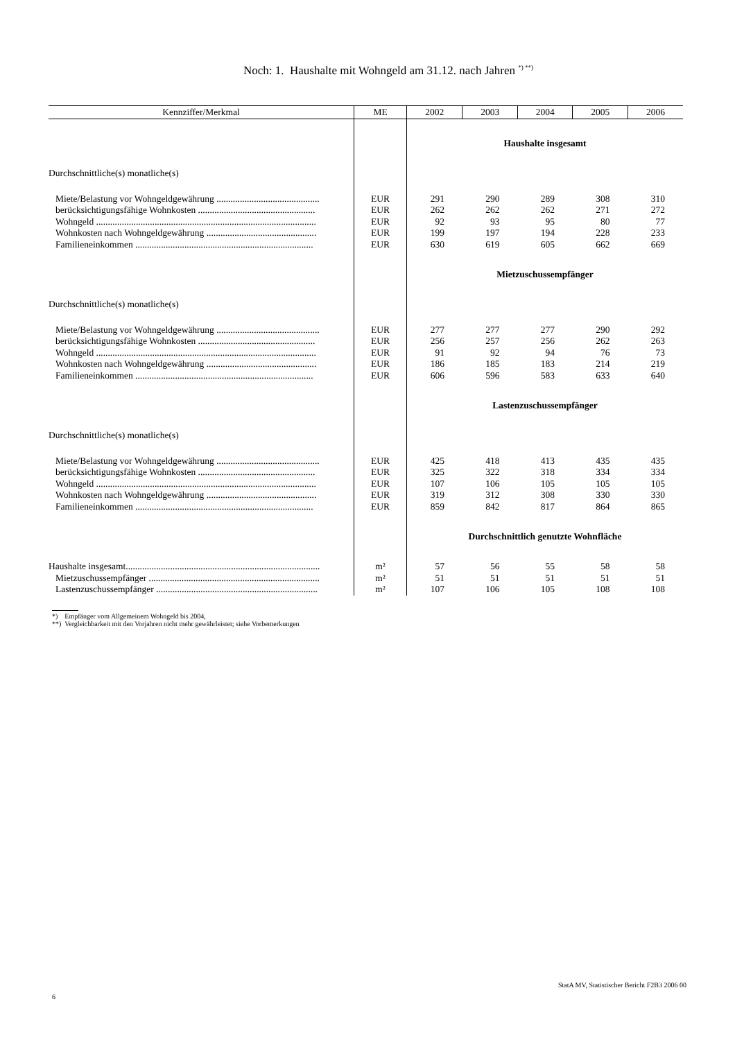Noch: 1. Haushalte mit Wohngeld am 31.12. nach Jahren <sup>*) **)</sup>
| Kennziffer/Merkmal | ME | 2002 | 2003 | 2004 | 2005 | 2006 |
| --- | --- | --- | --- | --- | --- | --- |
| | | Haushalte insgesamt | | | | |
| Durchschnittliche(s) monatliche(s) | | | | | | |
| Miete/Belastung vor Wohngeldgewährung ............................................ | EUR | 291 | 290 | 289 | 308 | 310 |
| berücksichtigungsfähige Wohnkosten .................................................. | EUR | 262 | 262 | 262 | 271 | 272 |
| Wohngeld .............................................................................................. | EUR | 92 | 93 | 95 | 80 | 77 |
| Wohnkosten nach Wohngeldgewährung ............................................... | EUR | 199 | 197 | 194 | 228 | 233 |
| Familieneinkommen ............................................................................ | EUR | 630 | 619 | 605 | 662 | 669 |
| | | Mietzuschussempfänger | | | | |
| Durchschnittliche(s) monatliche(s) | | | | | | |
| Miete/Belastung vor Wohngeldgewährung ............................................ | EUR | 277 | 277 | 277 | 290 | 292 |
| berücksichtigungsfähige Wohnkosten .................................................. | EUR | 256 | 257 | 256 | 262 | 263 |
| Wohngeld .............................................................................................. | EUR | 91 | 92 | 94 | 76 | 73 |
| Wohnkosten nach Wohngeldgewährung ............................................... | EUR | 186 | 185 | 183 | 214 | 219 |
| Familieneinkommen ............................................................................ | EUR | 606 | 596 | 583 | 633 | 640 |
| | | Lastenzuschussempfänger | | | | |
| Durchschnittliche(s) monatliche(s) | | | | | | |
| Miete/Belastung vor Wohngeldgewährung ............................................ | EUR | 425 | 418 | 413 | 435 | 435 |
| berücksichtigungsfähige Wohnkosten .................................................. | EUR | 325 | 322 | 318 | 334 | 334 |
| Wohngeld .............................................................................................. | EUR | 107 | 106 | 105 | 105 | 105 |
| Wohnkosten nach Wohngeldgewährung ............................................... | EUR | 319 | 312 | 308 | 330 | 330 |
| Familieneinkommen ............................................................................ | EUR | 859 | 842 | 817 | 864 | 865 |
| | | Durchschnittlich genutzte Wohnfläche | | | | |
| Haushalte insgesamt................................................................................... | m² | 57 | 56 | 55 | 58 | 58 |
| Mietzuschussempfänger ......................................................................... | m² | 51 | 51 | 51 | 51 | 51 |
| Lastenzuschussempfänger ..................................................................... | m² | 107 | 106 | 105 | 108 | 108 |
*) Empfänger vom Allgemeinem Wohngeld bis 2004,
**) Vergleichbarkeit mit den Vorjahren nicht mehr gewährleistet; siehe Vorbemerkungen
StatA MV, Statistischer Bericht F2B3 2006 00
6